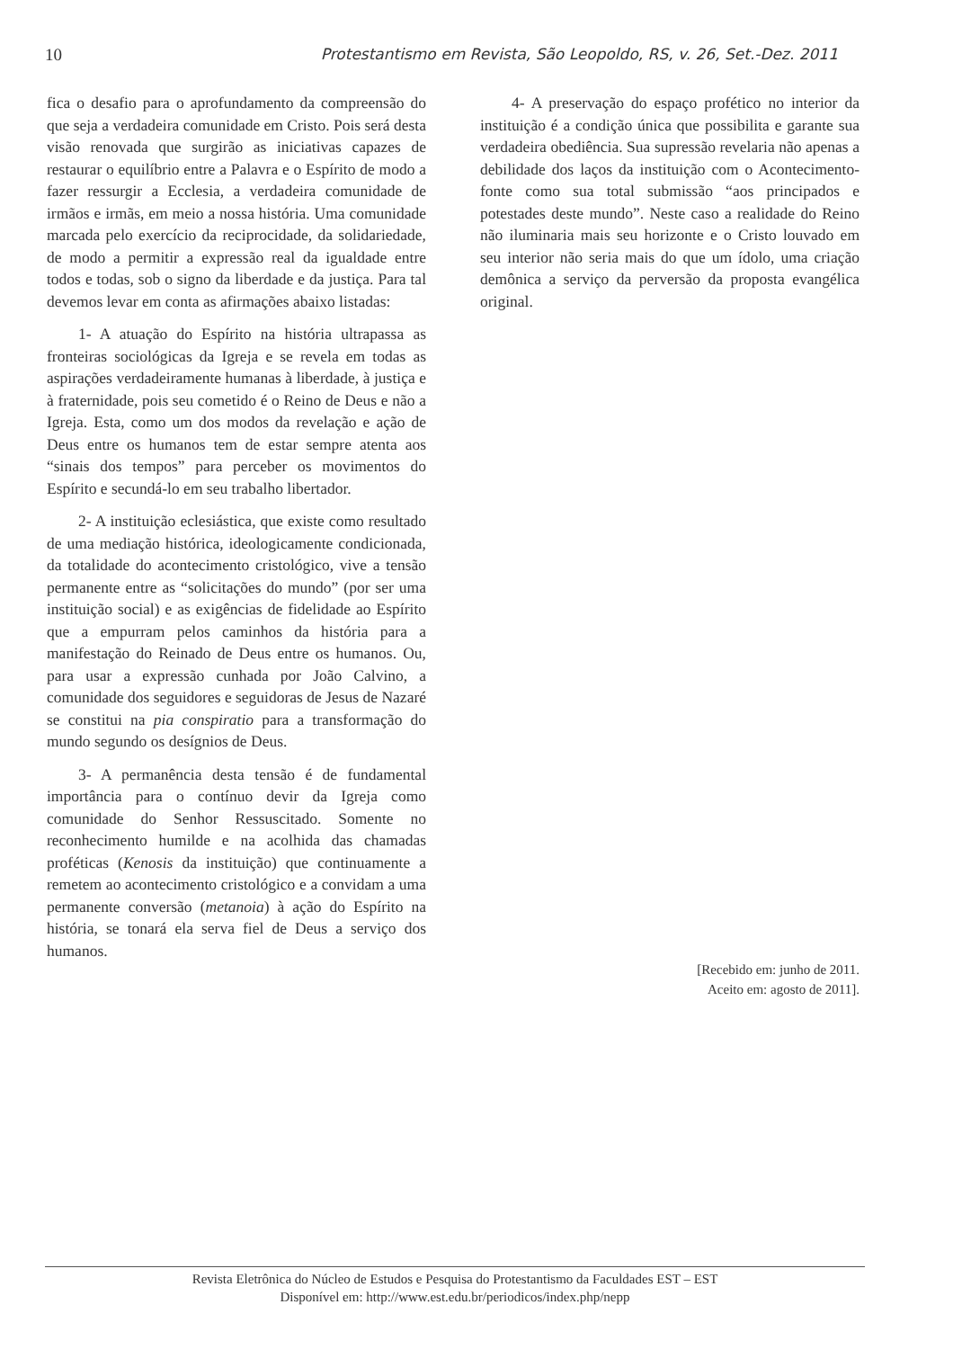10 Protestantismo em Revista, São Leopoldo, RS, v. 26, Set.-Dez. 2011
fica o desafio para o aprofundamento da compreensão do que seja a verdadeira comunidade em Cristo. Pois será desta visão renovada que surgirão as iniciativas capazes de restaurar o equilíbrio entre a Palavra e o Espírito de modo a fazer ressurgir a Ecclesia, a verdadeira comunidade de irmãos e irmãs, em meio a nossa história. Uma comunidade marcada pelo exercício da reciprocidade, da solidariedade, de modo a permitir a expressão real da igualdade entre todos e todas, sob o signo da liberdade e da justiça. Para tal devemos levar em conta as afirmações abaixo listadas:
1- A atuação do Espírito na história ultrapassa as fronteiras sociológicas da Igreja e se revela em todas as aspirações verdadeiramente humanas à liberdade, à justiça e à fraternidade, pois seu cometido é o Reino de Deus e não a Igreja. Esta, como um dos modos da revelação e ação de Deus entre os humanos tem de estar sempre atenta aos “sinais dos tempos” para perceber os movimentos do Espírito e secundá-lo em seu trabalho libertador.
2- A instituição eclesiástica, que existe como resultado de uma mediação histórica, ideologicamente condicionada, da totalidade do acontecimento cristológico, vive a tensão permanente entre as “solicitações do mundo” (por ser uma instituição social) e as exigências de fidelidade ao Espírito que a empurram pelos caminhos da história para a manifestação do Reinado de Deus entre os humanos. Ou, para usar a expressão cunhada por João Calvino, a comunidade dos seguidores e seguidoras de Jesus de Nazaré se constitui na pia conspiratio para a transformação do mundo segundo os desígnios de Deus.
3- A permanência desta tensão é de fundamental importância para o contínuo devir da Igreja como comunidade do Senhor Ressuscitado. Somente no reconhecimento humilde e na acolhida das chamadas proféticas (Kenosis da instituição) que continuamente a remetem ao acontecimento cristológico e a convidam a uma permanente conversão (metanoia) à ação do Espírito na história, se tonará ela serva fiel de Deus a serviço dos humanos.
4- A preservação do espaço profético no interior da instituição é a condição única que possibilita e garante sua verdadeira obediência. Sua supressão revelaria não apenas a debilidade dos laços da instituição com o Acontecimento-fonte como sua total submissão “aos principados e potestades deste mundo”. Neste caso a realidade do Reino não iluminaria mais seu horizonte e o Cristo louvado em seu interior não seria mais do que um ídolo, uma criação demônica a serviço da perversão da proposta evangélica original.
[Recebido em: junho de 2011.
Aceito em: agosto de 2011].
Revista Eletrônica do Núcleo de Estudos e Pesquisa do Protestantismo da Faculdades EST – EST
Disponível em: http://www.est.edu.br/periodicos/index.php/nepp